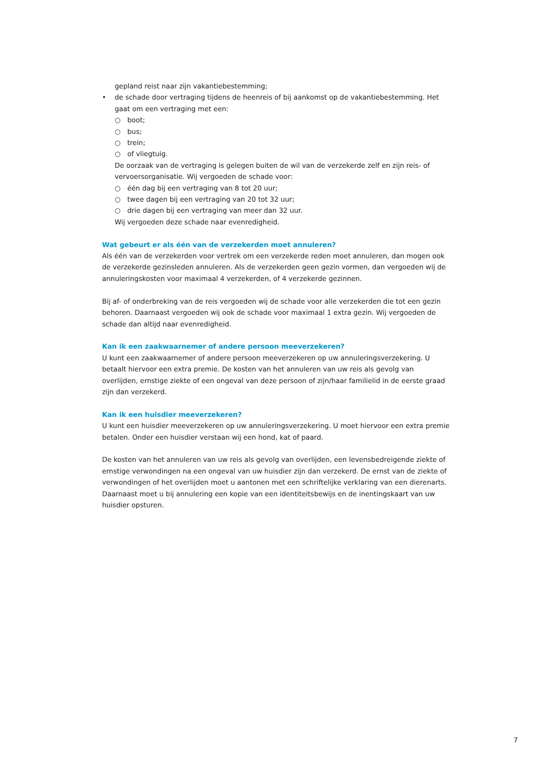gepland reist naar zijn vakantiebestemming;
• de schade door vertraging tijdens de heenreis of bij aankomst op de vakantiebestemming. Het gaat om een vertraging met een:
○ boot;
○ bus;
○ trein;
○ of vliegtuig.
De oorzaak van de vertraging is gelegen buiten de wil van de verzekerde zelf en zijn reis- of vervoersorganisatie. Wij vergoeden de schade voor:
○ één dag bij een vertraging van 8 tot 20 uur;
○ twee dagen bij een vertraging van 20 tot 32 uur;
○ drie dagen bij een vertraging van meer dan 32 uur.
Wij vergoeden deze schade naar evenredigheid.
Wat gebeurt er als één van de verzekerden moet annuleren?
Als één van de verzekerden voor vertrek om een verzekerde reden moet annuleren, dan mogen ook de verzekerde gezinsleden annuleren. Als de verzekerden geen gezin vormen, dan vergoeden wij de annuleringskosten voor maximaal 4 verzekerden, of 4 verzekerde gezinnen.
Bij af- of onderbreking van de reis vergoeden wij de schade voor alle verzekerden die tot een gezin behoren. Daarnaast vergoeden wij ook de schade voor maximaal 1 extra gezin. Wij vergoeden de schade dan altijd naar evenredigheid.
Kan ik een zaakwaarnemer of andere persoon meeverzekeren?
U kunt een zaakwaarnemer of andere persoon meeverzekeren op uw annuleringsverzekering. U betaalt hiervoor een extra premie. De kosten van het annuleren van uw reis als gevolg van overlijden, ernstige ziekte of een ongeval van deze persoon of zijn/haar familielid in de eerste graad zijn dan verzekerd.
Kan ik een huisdier meeverzekeren?
U kunt een huisdier meeverzekeren op uw annuleringsverzekering. U moet hiervoor een extra premie betalen. Onder een huisdier verstaan wij een hond, kat of paard.
De kosten van het annuleren van uw reis als gevolg van overlijden, een levensbedreigende ziekte of ernstige verwondingen na een ongeval van uw huisdier zijn dan verzekerd. De ernst van de ziekte of verwondingen of het overlijden moet u aantonen met een schriftelijke verklaring van een dierenarts. Daarnaast moet u bij annulering een kopie van een identiteitsbewijs en de inentingskaart van uw huisdier opsturen.
7